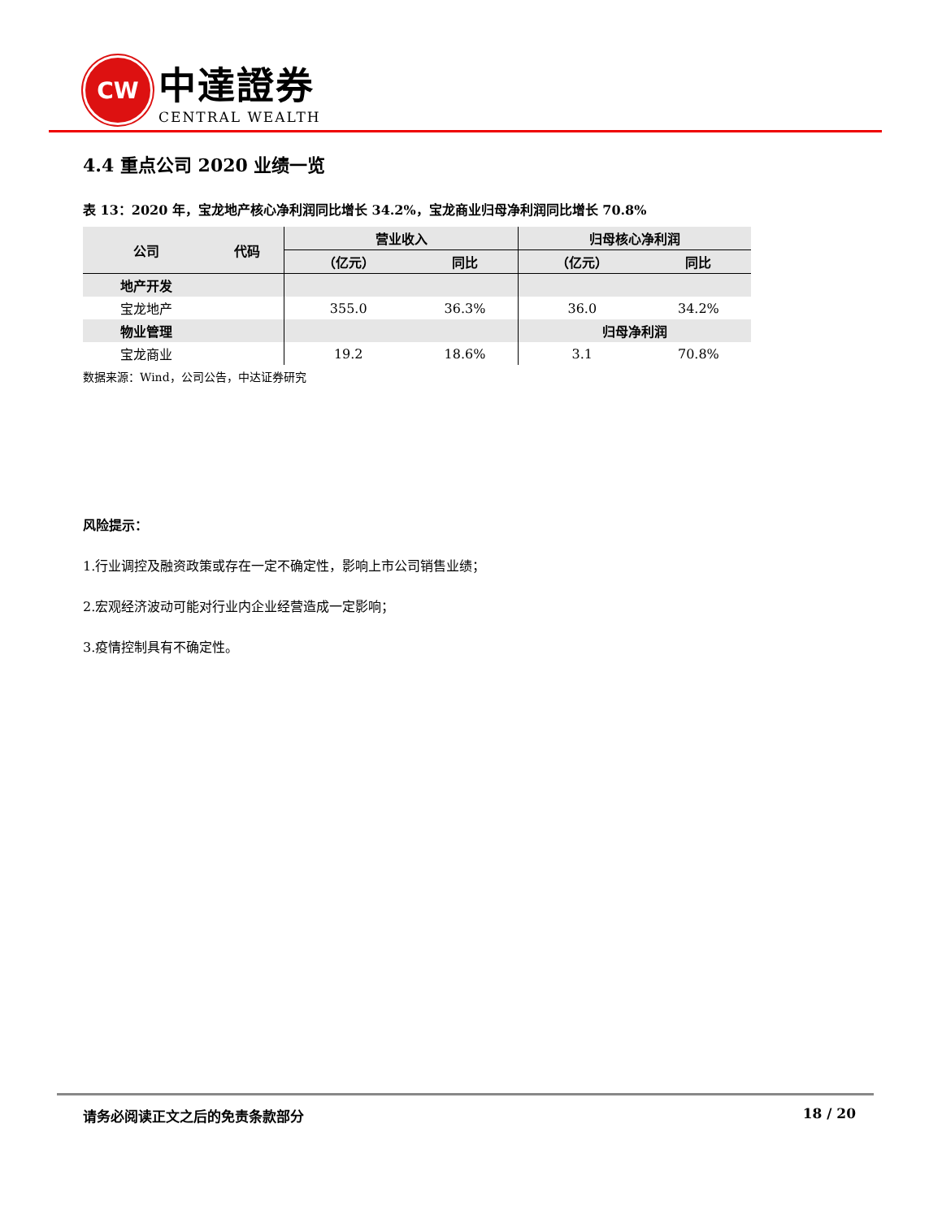CW
中達證券
CENTRAL WEALTH
4.4 重点公司 2020 业绩一览
表 13：2020 年，宝龙地产核心净利润同比增长 34.2%，宝龙商业归母净利润同比增长 70.8%
| 公司 | 代码 | 营业收入 | | 归母核心净利润 | |
| --- | --- | --- | --- | --- | --- |
| | | （亿元） | 同比 | （亿元） | 同比 |
| 地产开发 | | | | | |
| 宝龙地产 | | 355.0 | 36.3% | 36.0 | 34.2% |
| 物业管理 | | | | 归母净利润 | |
| 宝龙商业 | | 19.2 | 18.6% | 3.1 | 70.8% |
数据来源：Wind，公司公告，中达证券研究
风险提示：
1.行业调控及融资政策或存在一定不确定性，影响上市公司销售业绩；
2.宏观经济波动可能对行业内企业经营造成一定影响；
3.疫情控制具有不确定性。
请务必阅读正文之后的免责条款部分 18 / 20